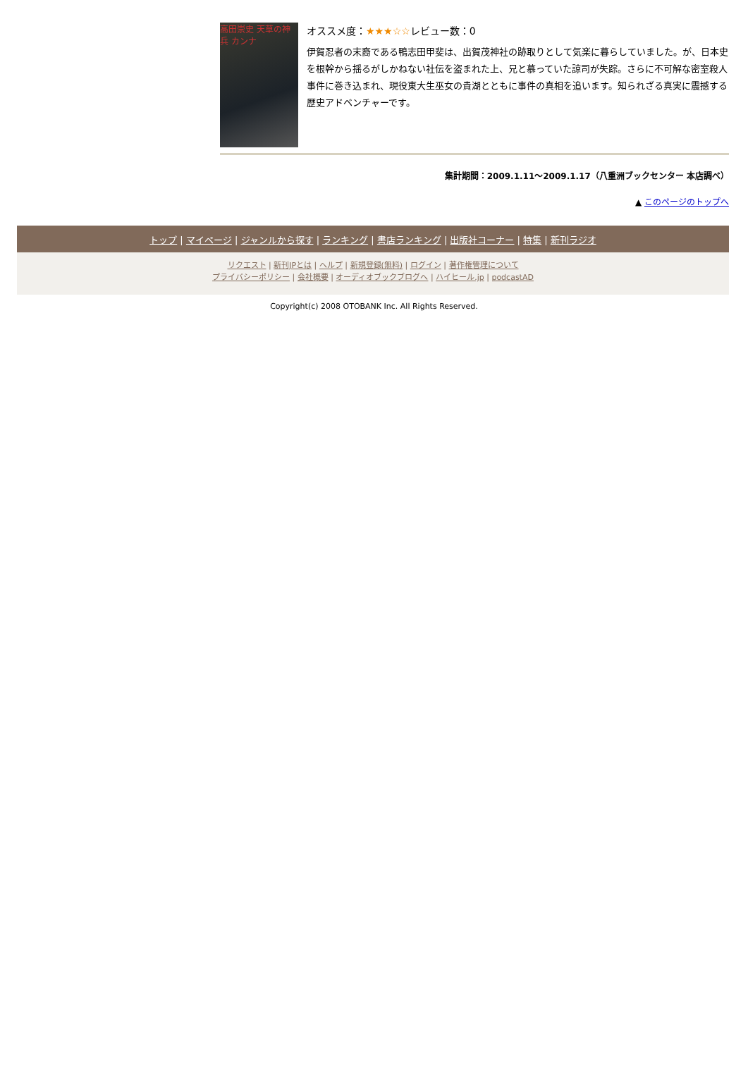高田崇史 天草の神兵 カンナ
オススメ度：★★★☆☆レビュー数：0
伊賀忍者の末裔である鴨志田甲斐は、出賀茂神社の跡取りとして気楽に暮らしていました。が、日本史を根幹から揺るがしかねない社伝を盗まれた上、兄と慕っていた諒司が失踪。さらに不可解な密室殺人事件に巻き込まれ、現役東大生巫女の貴湖とともに事件の真相を追います。知られざる真実に震撼する歴史アドベンチャーです。
集計期間：2009.1.11～2009.1.17（八重洲ブックセンター 本店調べ）
▲ このページのトップへ
トップ | マイページ | ジャンルから探す | ランキング | 書店ランキング | 出版社コーナー | 特集 | 新刊ラジオ
リクエスト | 新刊JPとは | ヘルプ | 新規登録(無料) | ログイン | 著作権管理について
プライバシーポリシー | 会社概要 | オーディオブックブログへ | ハイヒール.jp | podcastAD
Copyright(c) 2008 OTOBANK Inc. All Rights Reserved.